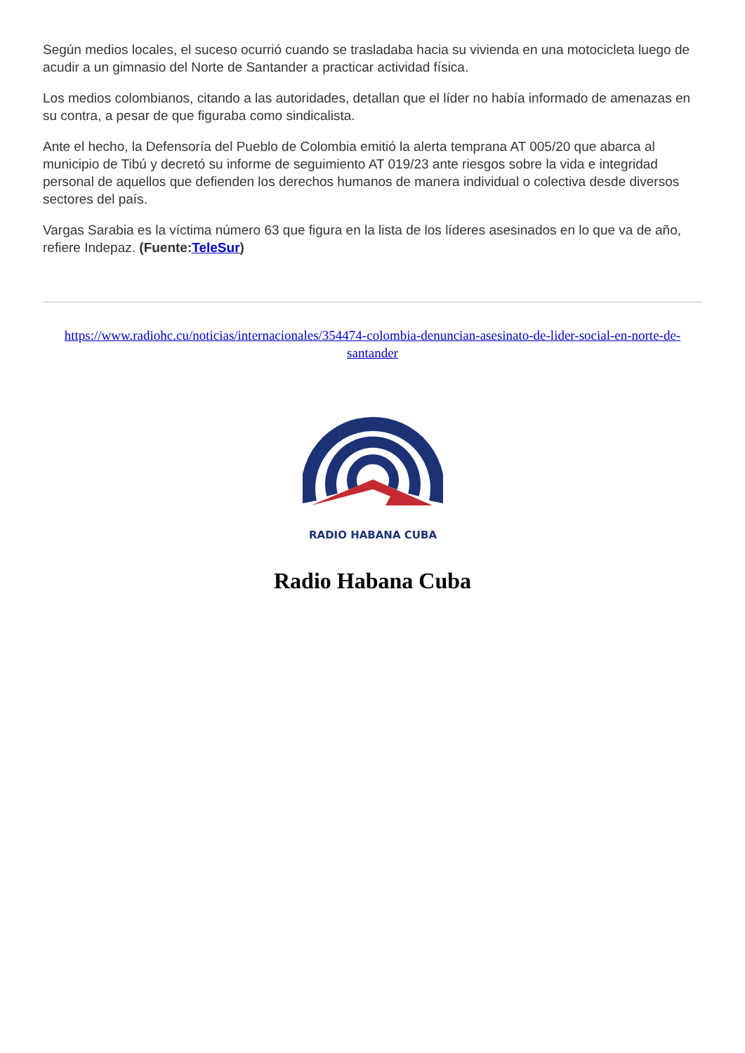Según medios locales, el suceso ocurrió cuando se trasladaba hacia su vivienda en una motocicleta luego de acudir a un gimnasio del Norte de Santander a practicar actividad física.
Los medios colombianos, citando a las autoridades, detallan que el líder no había informado de amenazas en su contra, a pesar de que figuraba como sindicalista.
Ante el hecho, la Defensoría del Pueblo de Colombia emitió la alerta temprana AT 005/20 que abarca al municipio de Tibú y decretó su informe de seguimiento AT 019/23 ante riesgos sobre la vida e integridad personal de aquellos que defienden los derechos humanos de manera individual o colectiva desde diversos sectores del país.
Vargas Sarabia es la víctima número 63 que figura en la lista de los líderes asesinados en lo que va de año, refiere Indepaz. (Fuente:TeleSur)
https://www.radiohc.cu/noticias/internacionales/354474-colombia-denuncian-asesinato-de-lider-social-en-norte-de-santander
RADIO HABANA CUBA
Radio Habana Cuba